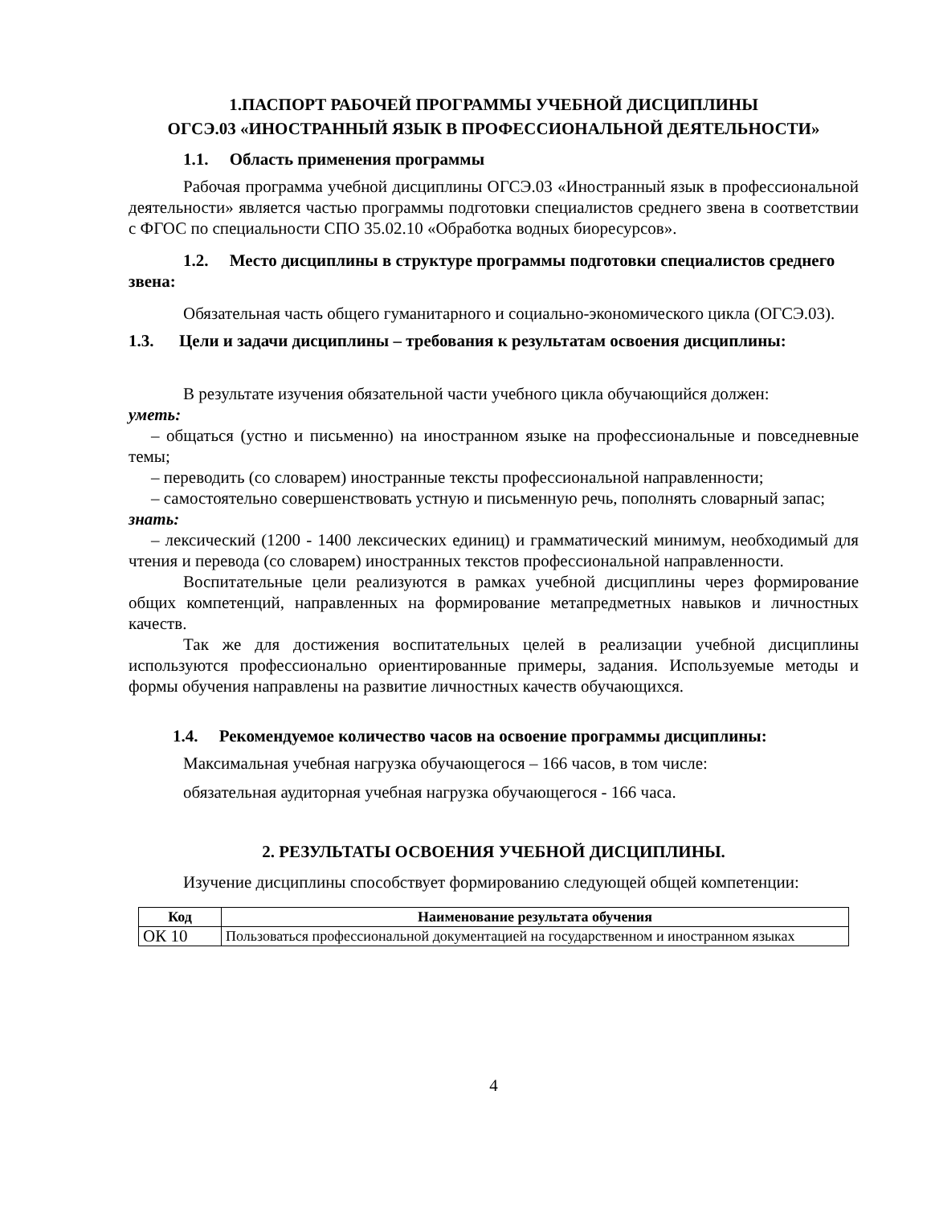1.ПАСПОРТ РАБОЧЕЙ ПРОГРАММЫ УЧЕБНОЙ ДИСЦИПЛИНЫ
ОГСЭ.03 «ИНОСТРАННЫЙ ЯЗЫК В ПРОФЕССИОНАЛЬНОЙ ДЕЯТЕЛЬНОСТИ»
1.1. Область применения программы
Рабочая программа учебной дисциплины ОГСЭ.03 «Иностранный язык в профессиональной деятельности» является частью программы подготовки специалистов среднего звена в соответствии с ФГОС по специальности СПО 35.02.10 «Обработка водных биоресурсов».
1.2. Место дисциплины в структуре программы подготовки специалистов среднего звена:
Обязательная часть общего гуманитарного и социально-экономического цикла (ОГСЭ.03).
1.3. Цели и задачи дисциплины – требования к результатам освоения дисциплины:
В результате изучения обязательной части учебного цикла обучающийся должен:
уметь:
– общаться (устно и письменно) на иностранном языке на профессиональные и повседневные темы;
– переводить (со словарем) иностранные тексты профессиональной направленности;
– самостоятельно совершенствовать устную и письменную речь, пополнять словарный запас;
знать:
– лексический (1200 - 1400 лексических единиц) и грамматический минимум, необходимый для чтения и перевода (со словарем) иностранных текстов профессиональной направленности.
Воспитательные цели реализуются в рамках учебной дисциплины через формирование общих компетенций, направленных на формирование метапредметных навыков и личностных качеств.
Так же для достижения воспитательных целей в реализации учебной дисциплины используются профессионально ориентированные примеры, задания. Используемые методы и формы обучения направлены на развитие личностных качеств обучающихся.
1.4. Рекомендуемое количество часов на освоение программы дисциплины:
Максимальная учебная нагрузка обучающегося – 166 часов, в том числе:
обязательная аудиторная учебная нагрузка обучающегося - 166 часа.
2. РЕЗУЛЬТАТЫ ОСВОЕНИЯ УЧЕБНОЙ ДИСЦИПЛИНЫ.
Изучение дисциплины способствует формированию следующей общей компетенции:
| Код | Наименование результата обучения |
| --- | --- |
| ОК 10 | Пользоваться профессиональной документацией на государственном и иностранном языках |
4